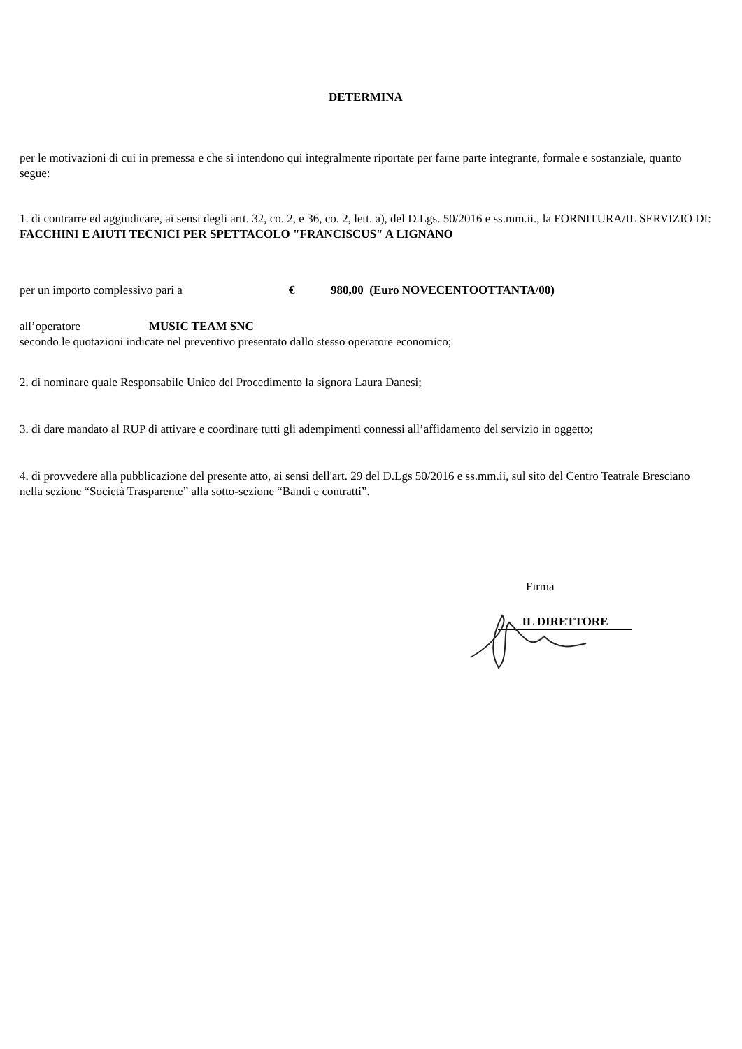DETERMINA
per le motivazioni di cui in premessa e che si intendono qui integralmente riportate per farne parte integrante, formale e sostanziale, quanto segue:
1. di contrarre ed aggiudicare, ai sensi degli artt. 32, co. 2, e 36, co. 2, lett. a), del D.Lgs. 50/2016 e ss.mm.ii., la FORNITURA/IL SERVIZIO DI:
FACCHINI E AIUTI TECNICI PER SPETTACOLO "FRANCISCUS" A LIGNANO
per un importo complessivo pari a € 980,00 (Euro NOVECENTOOTTANTA/00)
all’operatore MUSIC TEAM SNC
secondo le quotazioni indicate nel preventivo presentato dallo stesso operatore economico;
2. di nominare quale Responsabile Unico del Procedimento la signora Laura Danesi;
3. di dare mandato al RUP di attivare e coordinare tutti gli adempimenti connessi all’affidamento del servizio in oggetto;
4. di provvedere alla pubblicazione del presente atto, ai sensi dell'art. 29 del D.Lgs 50/2016 e ss.mm.ii, sul sito del Centro Teatrale Bresciano nella sezione “Società Trasparente” alla sotto-sezione “Bandi e contratti”.
Firma
IL DIRETTORE